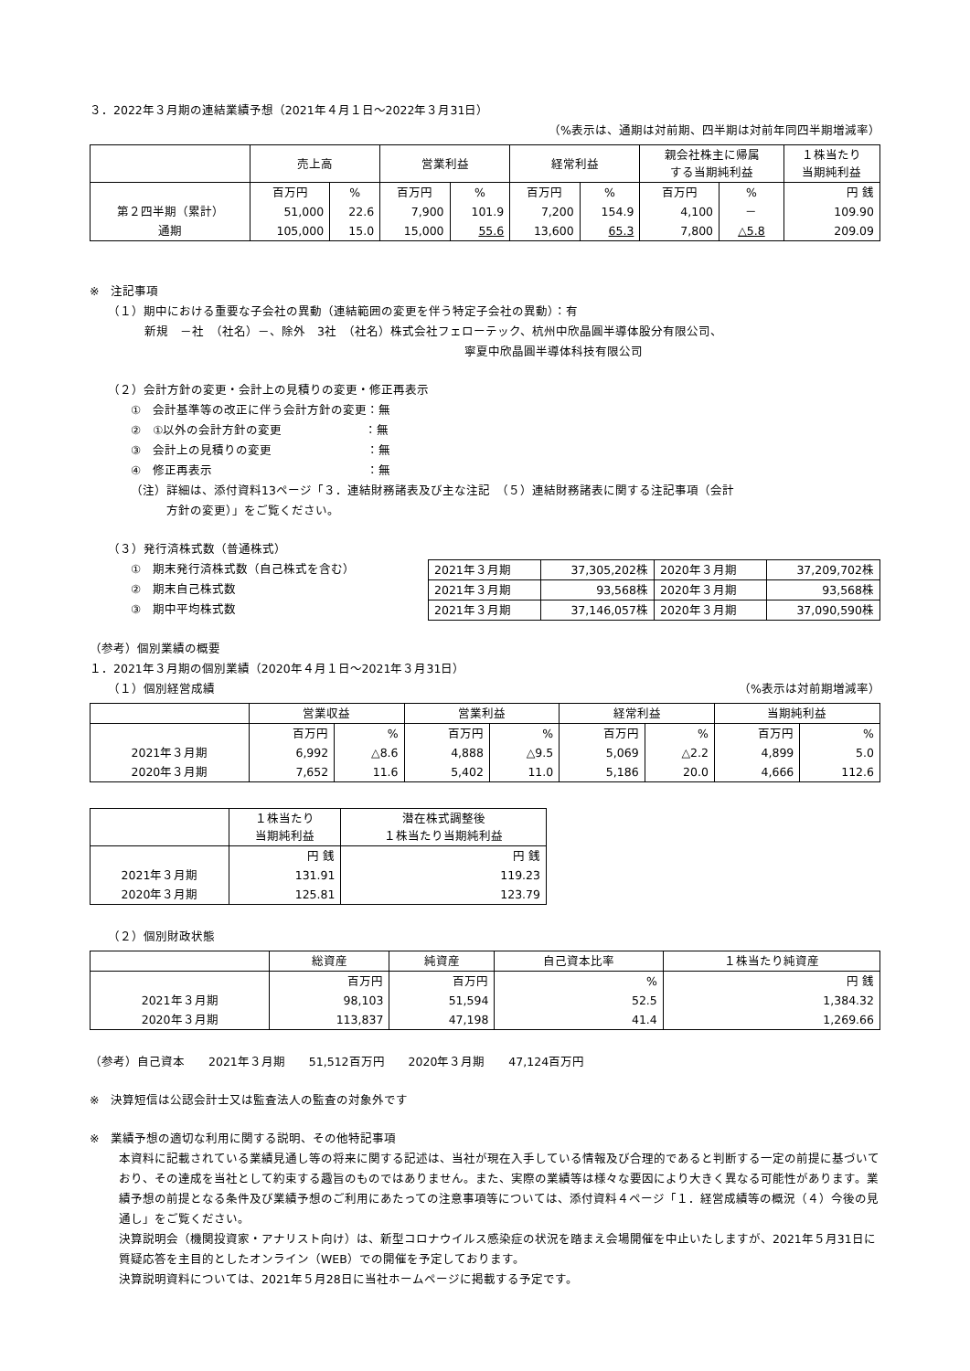３．2022年３月期の連結業績予想（2021年４月１日～2022年３月31日）
（%表示は、通期は対前期、四半期は対前年同四半期増減率）
| | 売上高 | | 営業利益 | | 経常利益 | | 親会社株主に帰属 する当期純利益 | | １株当たり 当期純利益 |
| --- | --- | --- | --- | --- | --- | --- | --- | --- | --- |
| | 百万円 | % | 百万円 | % | 百万円 | % | 百万円 | % | 円 銭 |
| 第２四半期（累計） | 51,000 | 22.6 | 7,900 | 101.9 | 7,200 | 154.9 | 4,100 | － | 109.90 |
| 通期 | 105,000 | 15.0 | 15,000 | 55.6 | 13,600 | 65.3 | 7,800 | △5.8 | 209.09 |
※　注記事項
（１）期中における重要な子会社の異動（連結範囲の変更を伴う特定子会社の異動）：有
新規　－社　（社名）－、除外　3社　（社名）株式会社フェローテック、杭州中欣晶圓半導体股分有限公司、
寧夏中欣晶圓半導体科技有限公司
（２）会計方針の変更・会計上の見積りの変更・修正再表示
①　会計基準等の改正に伴う会計方針の変更：無
②　①以外の会計方針の変更　　　　　　　：無
③　会計上の見積りの変更　　　　　　　　：無
④　修正再表示　　　　　　　　　　　　　：無
（注）詳細は、添付資料13ページ「３．連結財務諸表及び主な注記　（５）連結財務諸表に関する注記事項（会計
　　　方針の変更）」をご覧ください。
（３）発行済株式数（普通株式）
①　期末発行済株式数（自己株式を含む）
②　期末自己株式数
③　期中平均株式数
| 2021年３月期 | 37,305,202株 | 2020年３月期 | 37,209,702株 |
| 2021年３月期 | 93,568株 | 2020年３月期 | 93,568株 |
| 2021年３月期 | 37,146,057株 | 2020年３月期 | 37,090,590株 |
（参考）個別業績の概要
１．2021年３月期の個別業績（2020年４月１日～2021年３月31日）
（１）個別経営成績 （%表示は対前期増減率）
| | 営業収益 | | 営業利益 | | 経常利益 | | 当期純利益 | |
| --- | --- | --- | --- | --- | --- | --- | --- | --- |
| | 百万円 | % | 百万円 | % | 百万円 | % | 百万円 | % |
| 2021年３月期 | 6,992 | △8.6 | 4,888 | △9.5 | 5,069 | △2.2 | 4,899 | 5.0 |
| 2020年３月期 | 7,652 | 11.6 | 5,402 | 11.0 | 5,186 | 20.0 | 4,666 | 112.6 |
| | １株当たり 当期純利益 | 潜在株式調整後 １株当たり当期純利益 |
| --- | --- | --- |
| | 円 銭 | 円 銭 |
| 2021年３月期 | 131.91 | 119.23 |
| 2020年３月期 | 125.81 | 123.79 |
（２）個別財政状態
| | 総資産 | 純資産 | 自己資本比率 | １株当たり純資産 |
| --- | --- | --- | --- | --- |
| | 百万円 | 百万円 | % | 円 銭 |
| 2021年３月期 | 98,103 | 51,594 | 52.5 | 1,384.32 |
| 2020年３月期 | 113,837 | 47,198 | 41.4 | 1,269.66 |
（参考）自己資本　　2021年３月期　　51,512百万円　　2020年３月期　　47,124百万円
※　決算短信は公認会計士又は監査法人の監査の対象外です
※　業績予想の適切な利用に関する説明、その他特記事項
本資料に記載されている業績見通し等の将来に関する記述は、当社が現在入手している情報及び合理的であると判断する一定の前提に基づいており、その達成を当社として約束する趣旨のものではありません。また、実際の業績等は様々な要因により大きく異なる可能性があります。業績予想の前提となる条件及び業績予想のご利用にあたっての注意事項等については、添付資料４ページ「１．経営成績等の概況（４）今後の見通し」をご覧ください。
決算説明会（機関投資家・アナリスト向け）は、新型コロナウイルス感染症の状況を踏まえ会場開催を中止いたしますが、2021年５月31日に質疑応答を主目的としたオンライン（WEB）での開催を予定しております。
決算説明資料については、2021年５月28日に当社ホームページに掲載する予定です。